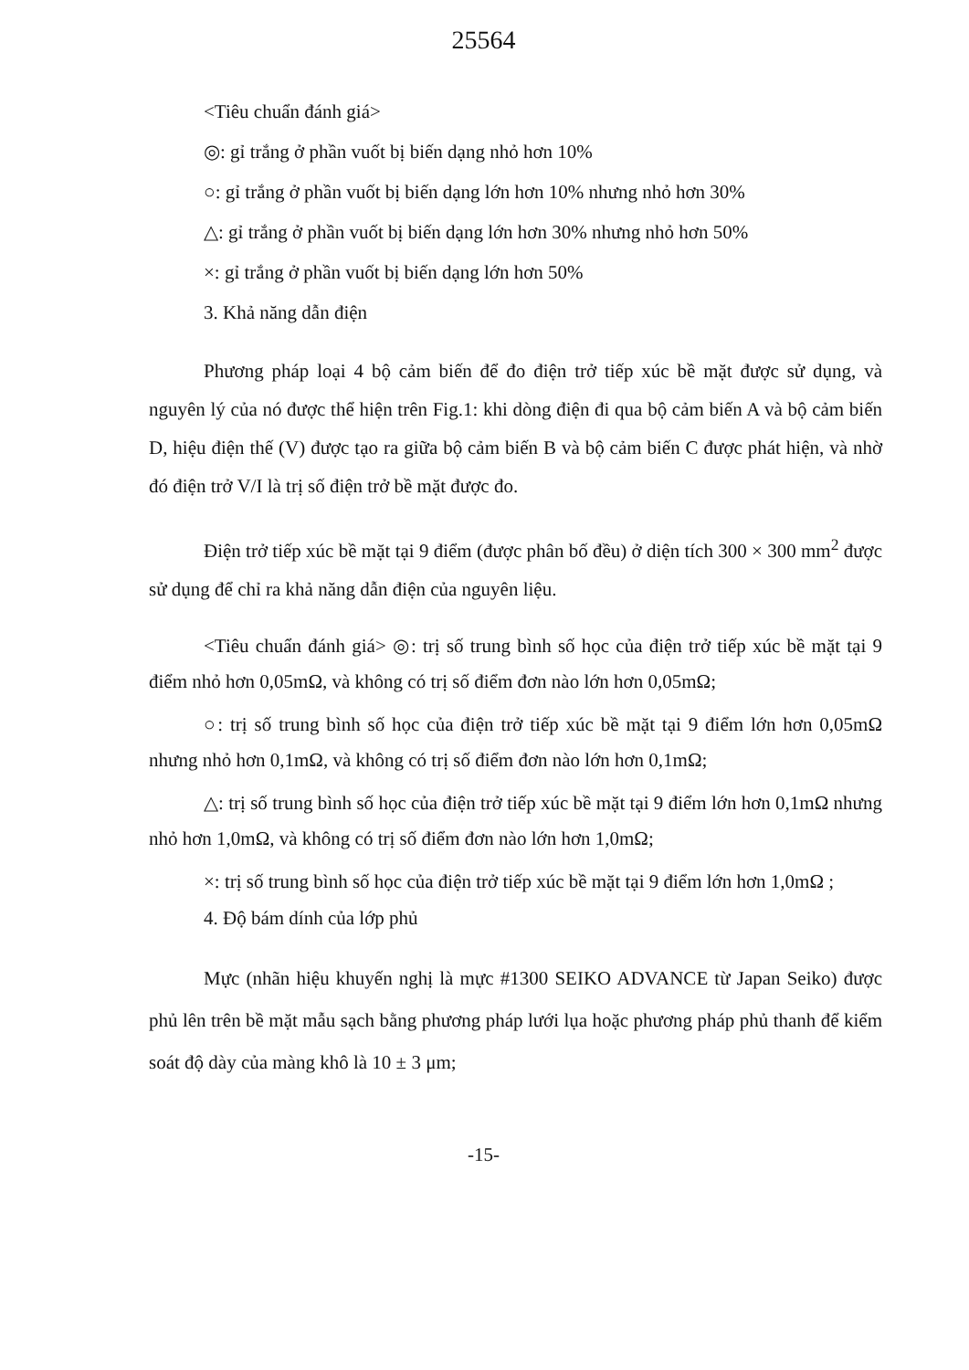25564
<Tiêu chuẩn đánh giá>
◎: gỉ trắng ở phần vuốt bị biến dạng nhỏ hơn 10%
○: gỉ trắng ở phần vuốt bị biến dạng lớn hơn 10% nhưng nhỏ hơn 30%
△: gỉ trắng ở phần vuốt bị biến dạng lớn hơn 30% nhưng nhỏ hơn 50%
×: gỉ trắng ở phần vuốt bị biến dạng lớn hơn 50%
3. Khả năng dẫn điện
Phương pháp loại 4 bộ cảm biến để đo điện trở tiếp xúc bề mặt được sử dụng, và nguyên lý của nó được thể hiện trên Fig.1: khi dòng điện đi qua bộ cảm biến A và bộ cảm biến D, hiệu điện thế (V) được tạo ra giữa bộ cảm biến B và bộ cảm biến C được phát hiện, và nhờ đó điện trở V/I là trị số điện trở bề mặt được đo.
Điện trở tiếp xúc bề mặt tại 9 điểm (được phân bố đều) ở diện tích 300 × 300 mm<sup>2</sup> được sử dụng để chỉ ra khả năng dẫn điện của nguyên liệu.
<Tiêu chuẩn đánh giá> ◎: trị số trung bình số học của điện trở tiếp xúc bề mặt tại 9 điểm nhỏ hơn 0,05mΩ, và không có trị số điểm đơn nào lớn hơn 0,05mΩ;
○: trị số trung bình số học của điện trở tiếp xúc bề mặt tại 9 điểm lớn hơn 0,05mΩ nhưng nhỏ hơn 0,1mΩ, và không có trị số điểm đơn nào lớn hơn 0,1mΩ;
△: trị số trung bình số học của điện trở tiếp xúc bề mặt tại 9 điểm lớn hơn 0,1mΩ nhưng nhỏ hơn 1,0mΩ, và không có trị số điểm đơn nào lớn hơn 1,0mΩ;
×: trị số trung bình số học của điện trở tiếp xúc bề mặt tại 9 điểm lớn hơn 1,0mΩ ;
4. Độ bám dính của lớp phủ
Mực (nhãn hiệu khuyến nghị là mực #1300 SEIKO ADVANCE từ Japan Seiko) được phủ lên trên bề mặt mẫu sạch bằng phương pháp lưới lụa hoặc phương pháp phủ thanh để kiểm soát độ dày của màng khô là 10 ± 3 μm;
-15-